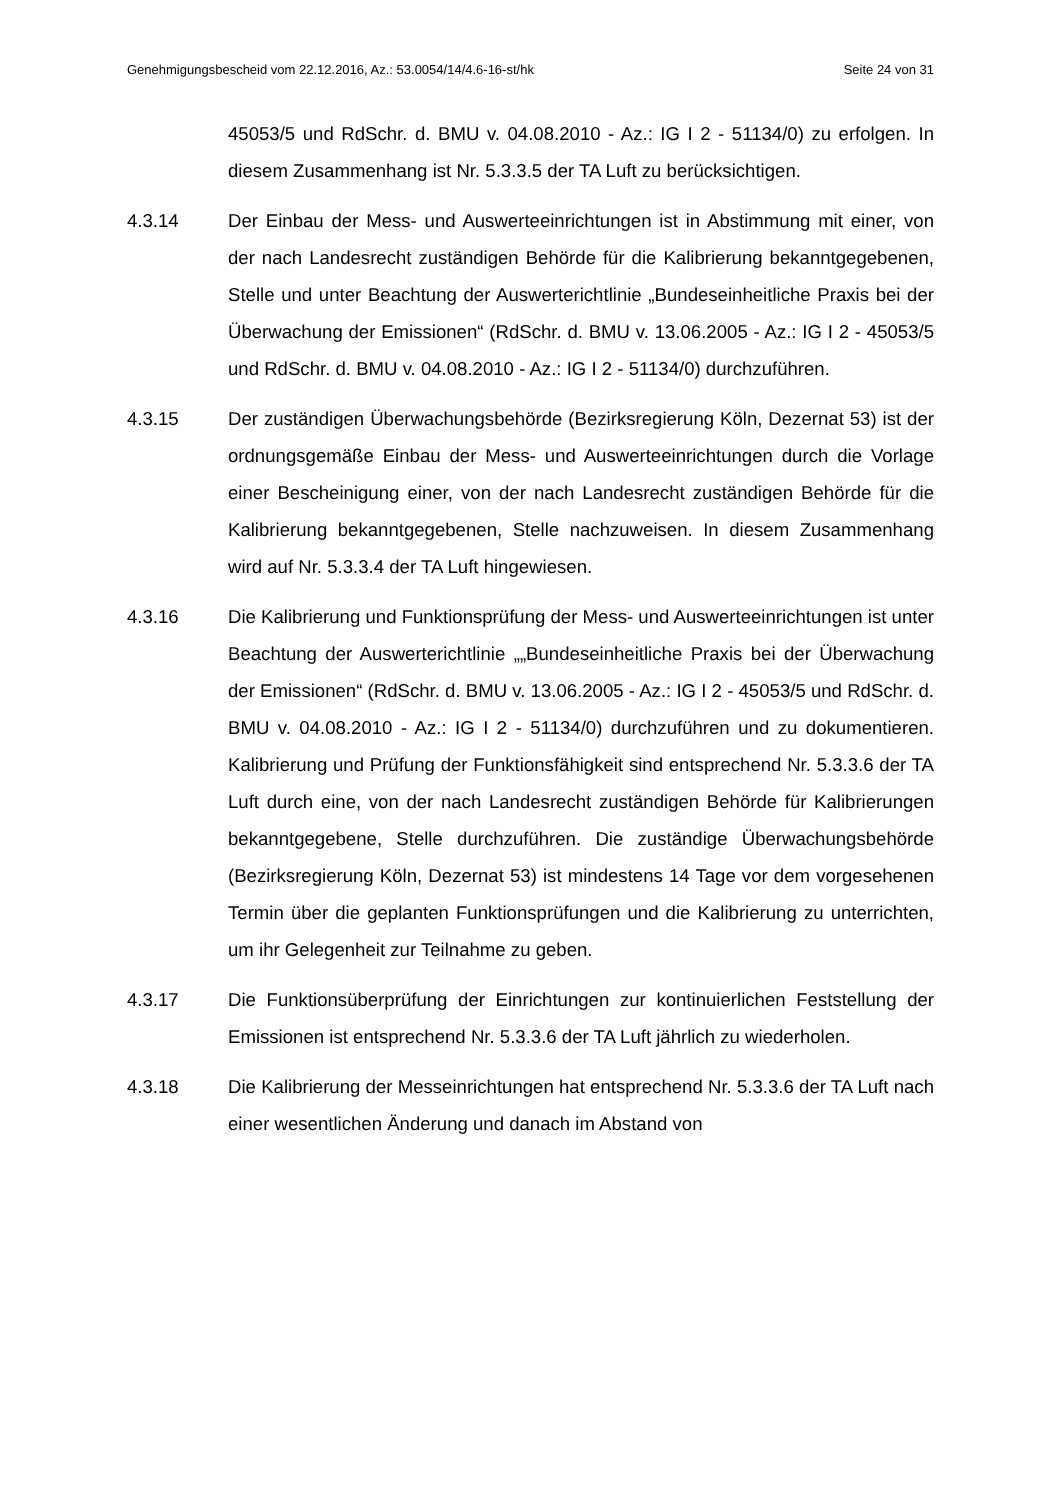Genehmigungsbescheid vom 22.12.2016, Az.: 53.0054/14/4.6-16-st/hk Seite 24 von 31
45053/5 und RdSchr. d. BMU v. 04.08.2010 - Az.: IG I 2 - 51134/0) zu er­folgen. In diesem Zusammenhang ist Nr. 5.3.3.5 der TA Luft zu berück­sichtigen.
4.3.14 Der Einbau der Mess- und Auswerteeinrichtungen ist in Abstimmung mit einer, von der nach Landesrecht zuständigen Behörde für die Kalibrierung bekanntgegebenen, Stelle und unter Beachtung der Auswerterichtlinie „Bundeseinheitliche Praxis bei der Überwachung der Emissio­nen“ (RdSchr. d. BMU v. 13.06.2005 - Az.: IG I 2 - 45053/5 und RdSchr. d. BMU v. 04.08.2010 - Az.: IG I 2 - 51134/0) durchzuführen.
4.3.15 Der zuständigen Überwachungsbehörde (Bezirksregierung Köln, Dezer­nat 53) ist der ordnungsgemäße Einbau der Mess- und Auswerteeinrich­tungen durch die Vorlage einer Bescheinigung einer, von der nach Lan­desrecht zuständigen Behörde für die Kalibrierung bekanntgegebenen, Stelle nachzuweisen. In diesem Zusammenhang wird auf Nr. 5.3.3.4 der TA Luft hingewiesen.
4.3.16 Die Kalibrierung und Funktionsprüfung der Mess- und Auswerteeinrich­tungen ist unter Beachtung der Auswerterichtlinie „„Bundeseinheitliche Praxis bei der Überwachung der Emissionen“ (RdSchr. d. BMU v. 13.06.2005 - Az.: IG I 2 - 45053/5 und RdSchr. d. BMU v. 04.08.2010 - Az.: IG I 2 - 51134/0) durchzuführen und zu dokumentieren. Kalibrierung und Prüfung der Funktionsfähigkeit sind entsprechend Nr. 5.3.3.6 der TA Luft durch eine, von der nach Landesrecht zuständigen Behörde für Kalibrierungen bekanntgegebene, Stelle durchzuführen. Die zuständige Überwachungsbehörde (Bezirksregierung Köln, Dezernat 53) ist mindes­tens 14 Tage vor dem vorgesehenen Termin über die geplanten Funktion­sprüfungen und die Kalibrierung zu unterrichten, um ihr Gelegenheit zur Teilnahme zu geben.
4.3.17 Die Funktionsüberprüfung der Einrichtungen zur kontinuierlichen Feststel­lung der Emissionen ist entsprechend Nr. 5.3.3.6 der TA Luft jährlich zu wiederholen.
4.3.18 Die Kalibrierung der Messeinrichtungen hat entsprechend Nr. 5.3.3.6 der TA Luft nach einer wesentlichen Änderung und danach im Abstand von